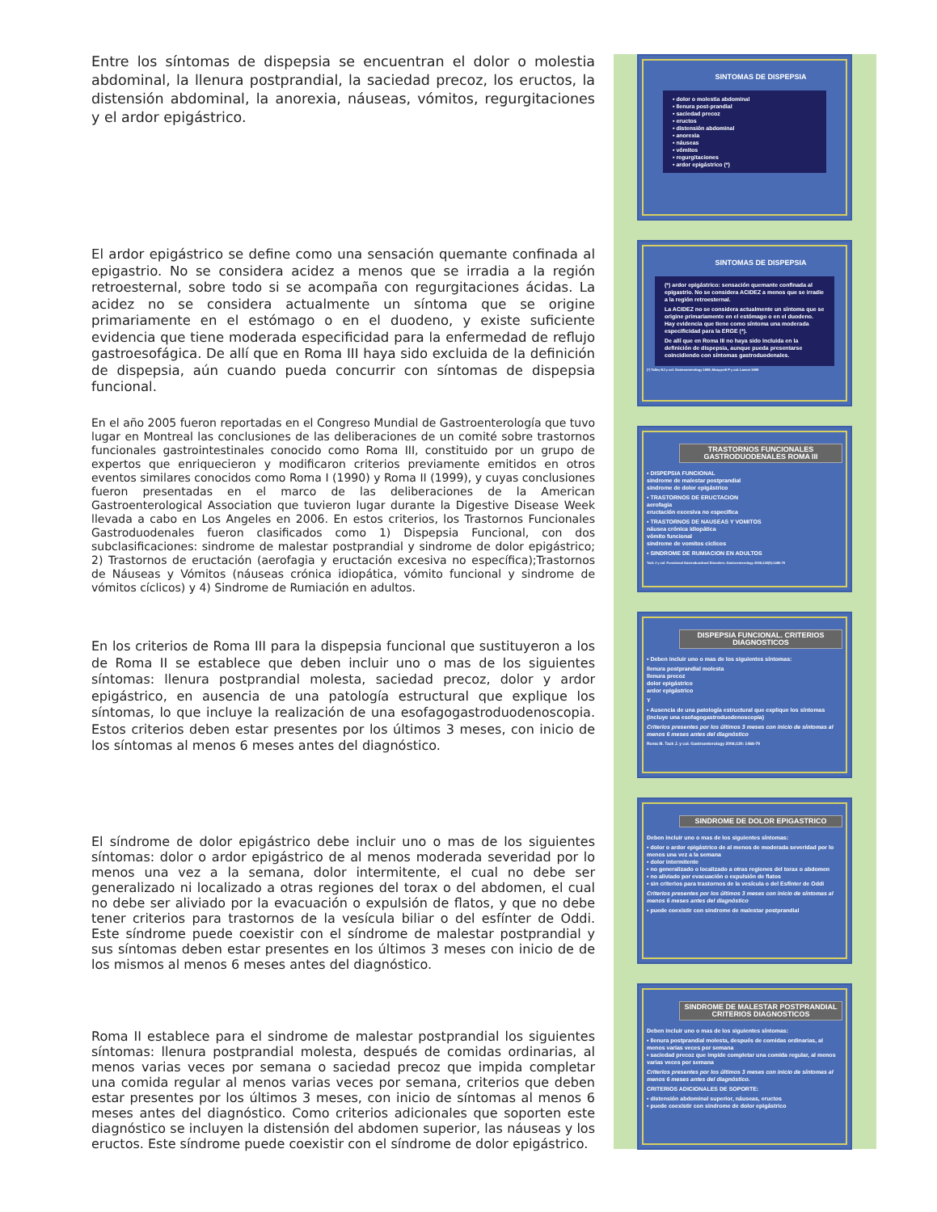Entre los síntomas de dispepsia se encuentran el dolor o molestia abdominal, la llenura postprandial, la saciedad precoz, los eructos, la distensión abdominal, la anorexia, náuseas, vómitos, regurgitaciones y el ardor epigástrico.
El ardor epigástrico se define como una sensación quemante confinada al epigastrio. No se considera acidez a menos que se irradia a la región retroesternal, sobre todo si se acompaña con regurgitaciones ácidas. La acidez no se considera actualmente un síntoma que se origine primariamente en el estómago o en el duodeno, y existe suficiente evidencia que tiene moderada especificidad para la enfermedad de reflujo gastroesofágica. De allí que en Roma III haya sido excluida de la definición de dispepsia, aún cuando pueda concurrir con síntomas de dispepsia funcional.
En el año 2005 fueron reportadas en el Congreso Mundial de Gastroenterología que tuvo lugar en Montreal las conclusiones de las deliberaciones de un comité sobre trastornos funcionales gastrointestinales conocido como Roma III, constituido por un grupo de expertos que enriquecieron y modificaron criterios previamente emitidos en otros eventos similares conocidos como Roma I (1990) y Roma II (1999), y cuyas conclusiones fueron presentadas en el marco de las deliberaciones de la American Gastroenterological Association que tuvieron lugar durante la Digestive Disease Week llevada a cabo en Los Angeles en 2006. En estos criterios, los Trastornos Funcionales Gastroduodenales fueron clasificados como 1) Dispepsia Funcional, con dos subclasificaciones: sindrome de malestar postprandial y sindrome de dolor epigástrico; 2) Trastornos de eructación (aerofagia y eructación excesiva no específica);Trastornos de Náuseas y Vómitos (náuseas crónica idiopática, vómito funcional y sindrome de vómitos cíclicos) y 4) Sindrome de Rumiación en adultos.
En los criterios de Roma III para la dispepsia funcional que sustituyeron a los de Roma II se establece que deben incluir uno o mas de los siguientes síntomas: llenura postprandial molesta, saciedad precoz, dolor y ardor epigástrico, en ausencia de una patología estructural que explique los síntomas, lo que incluye la realización de una esofagogastroduodenoscopia. Estos criterios deben estar presentes por los últimos 3 meses, con inicio de los síntomas al menos 6 meses antes del diagnóstico.
El síndrome de dolor epigástrico debe incluir uno o mas de los siguientes síntomas: dolor o ardor epigástrico de al menos moderada severidad por lo menos una vez a la semana, dolor intermitente, el cual no debe ser generalizado ni localizado a otras regiones del torax o del abdomen, el cual no debe ser aliviado por la evacuación o expulsión de flatos, y que no debe tener criterios para trastornos de la vesícula biliar o del esfínter de Oddi. Este síndrome puede coexistir con el síndrome de malestar postprandial y sus síntomas deben estar presentes en los últimos 3 meses con inicio de de los mismos al menos 6 meses antes del diagnóstico.
Roma II establece para el sindrome de malestar postprandial los siguientes síntomas: llenura postprandial molesta, después de comidas ordinarias, al menos varias veces por semana o saciedad precoz que impida completar una comida regular al menos varias veces por semana, criterios que deben estar presentes por los últimos 3 meses, con inicio de síntomas al menos 6 meses antes del diagnóstico. Como criterios adicionales que soporten este diagnóstico se incluyen la distensión del abdomen superior, las náuseas y los eructos. Este síndrome puede coexistir con el síndrome de dolor epigástrico.
SINTOMAS DE DISPEPSIA
• dolor o molestia abdominal
• llenura post-prandial
• saciedad precoz
• eructos
• distensión abdominal
• anorexia
• náuseas
• vómitos
• regurgitaciones
• ardor epigástrico (*)
SINTOMAS DE DISPEPSIA
(*) ardor epigástrico: sensación quemante confinada al epigastrio. No se considera ACIDEZ a menos que se irradie a la región retroesternal.
La ACIDEZ no se considera actualmente un síntoma que se origine primariamente en el estómago o en el duodeno. Hay evidencia que tiene como síntoma una moderada especificidad para la ERGE (*).
De allí que en Roma III no haya sido incluida en la definición de dispepsia, aunque pueda presentarse coincidiendo con síntomas gastroduodenales.
(*) Talley NJ y col. Gastroenterology 1999; Moayyedi P y col. Lancet 1999
TRASTORNOS FUNCIONALES GASTRODUODENALES ROMA III
• DISPEPSIA FUNCIONAL
sindrome de malestar postprandial
sindrome de dolor epigástrico
• TRASTORNOS DE ERUCTACION
aerofagia
eructación excesiva no especifica
• TRASTORNOS DE NAUSEAS Y VOMITOS
náusea crónica idiopática
vómito funcional
sindrome de vomitos ciclicos
• SINDROME DE RUMIACION EN ADULTOS
Tack J y col. Functional Gastroduodenal Disorders. Gastroenterology 2006;130(5):1466-79
DISPEPSIA FUNCIONAL. CRITERIOS DIAGNOSTICOS
• Deben incluir uno o mas de los siguientes síntomas:
llenura postprandial molesta
llenura precoz
dolor epigástrico
ardor epigástrico
Y
• Ausencia de una patología estructural que explique los síntomas (incluye una esofagogastroduodenoscopia)
Criterios presentes por los últimos 3 meses con inicio de síntomas al menos 6 meses antes del diagnóstico
Roma III. Tack J. y col. Gastroenterology 2006;130: 1466-79
SINDROME DE DOLOR EPIGASTRICO
Deben incluir uno o mas de los siguientes síntomas:
• dolor o ardor epigástrico de al menos de moderada severidad por lo menos una vez a la semana
• dolor intermitente
• no generalizado o localizado a otras regiones del torax o abdomen
• no aliviado por evacuación o expulsión de flatos
• sin criterios para trastornos de la vesícula o del Esfínter de Oddi
Criterios presentes por los últimos 3 meses con inicio de síntomas al menos 6 meses antes del diagnóstico
• puede coexistir con sindrome de malestar postprandial
SINDROME DE MALESTAR POSTPRANDIAL CRITERIOS DIAGNOSTICOS
Deben incluir uno o mas de los siguientes síntomas:
• llenura postprandial molesta, después de comidas ordinarias, al menos varias veces por semana
• saciedad precoz que impide completar una comida regular, al menos varias veces por semana
Criterios presentes por los últimos 3 meses con inicio de síntomas al menos 6 meses antes del diagnóstico.
CRITERIOS ADICIONALES DE SOPORTE:
• distensión abdominal superior, náuseas, eructos
• puede coexistir con sindrome de dolor epigástrico